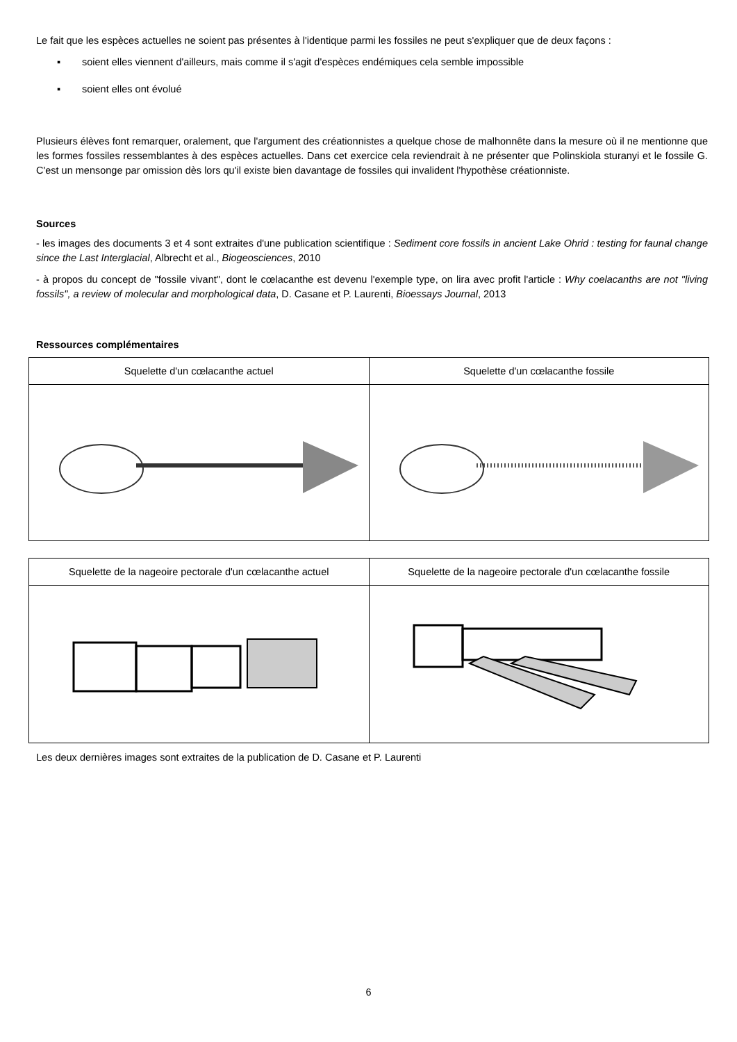Le fait que les espèces actuelles ne soient pas présentes à l'identique parmi les fossiles ne peut s'expliquer que de deux façons :
▪ soient elles viennent d'ailleurs, mais comme il s'agit d'espèces endémiques cela semble impossible
▪ soient elles ont évolué
Plusieurs élèves font remarquer, oralement, que l'argument des créationnistes a quelque chose de malhonnête dans la mesure où il ne mentionne que les formes fossiles ressemblantes à des espèces actuelles. Dans cet exercice cela reviendrait à ne présenter que Polinskiola sturanyi et le fossile G. C'est un mensonge par omission dès lors qu'il existe bien davantage de fossiles qui invalident l'hypothèse créationniste.
Sources
- les images des documents 3 et 4 sont extraites d'une publication scientifique : Sediment core fossils in ancient Lake Ohrid : testing for faunal change since the Last Interglacial, Albrecht et al., Biogeosciences, 2010
- à propos du concept de "fossile vivant", dont le cœlacanthe est devenu l'exemple type, on lira avec profit l'article : Why coelacanths are not "living fossils", a review of molecular and morphological data, D. Casane et P. Laurenti, Bioessays Journal, 2013
Ressources complémentaires
| Squelette d'un cœlacanthe actuel | Squelette d'un cœlacanthe fossile |
| Squelette de la nageoire pectorale d'un cœlacanthe actuel | Squelette de la nageoire pectorale d'un cœlacanthe fossile |
Les deux dernières images sont extraites de la publication de D. Casane et P. Laurenti
6